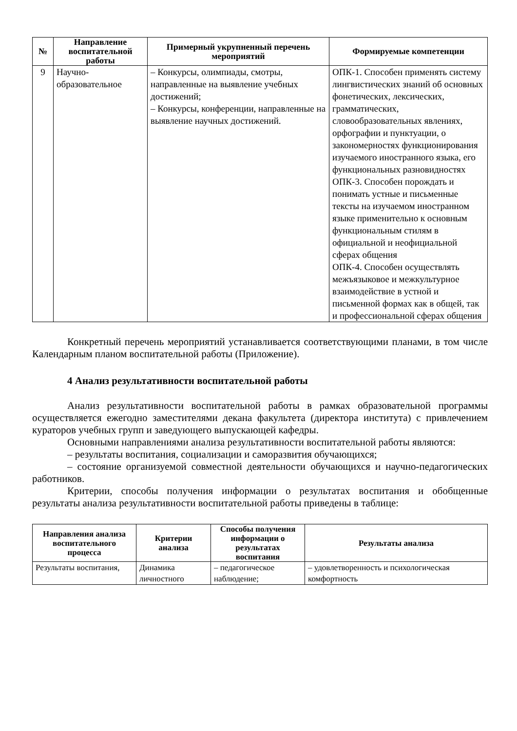| № | Направление воспитательной работы | Примерный укрупненный перечень мероприятий | Формируемые компетенции |
| --- | --- | --- | --- |
| 9 | Научно-образовательное | – Конкурсы, олимпиады, смотры, направленные на выявление учебных достижений; – Конкурсы, конференции, направленные на выявление научных достижений. | ОПК-1. Способен применять систему лингвистических знаний об основных фонетических, лексических, грамматических, словообразовательных явлениях, орфографии и пунктуации, о закономерностях функционирования изучаемого иностранного языка, его функциональных разновидностях ОПК-3. Способен порождать и понимать устные и письменные тексты на изучаемом иностранном языке применительно к основным функциональным стилям в официальной и неофициальной сферах общения ОПК-4. Способен осуществлять межъязыковое и межкультурное взаимодействие в устной и письменной формах как в общей, так и профессиональной сферах общения |
Конкретный перечень мероприятий устанавливается соответствующими планами, в том числе Календарным планом воспитательной работы (Приложение).
4 Анализ результативности воспитательной работы
Анализ результативности воспитательной работы в рамках образовательной программы осуществляется ежегодно заместителями декана факультета (директора института) с привлечением кураторов учебных групп и заведующего выпускающей кафедры.
Основными направлениями анализа результативности воспитательной работы являются:
– результаты воспитания, социализации и саморазвития обучающихся;
– состояние организуемой совместной деятельности обучающихся и научно-педагогических работников.
Критерии, способы получения информации о результатах воспитания и обобщенные результаты анализа результативности воспитательной работы приведены в таблице:
| Направления анализа воспитательного процесса | Критерии анализа | Способы получения информации о результатах воспитания | Результаты анализа |
| --- | --- | --- | --- |
| Результаты воспитания, | Динамика личностного | – педагогическое наблюдение; | – удовлетворенность и психологическая комфортность |